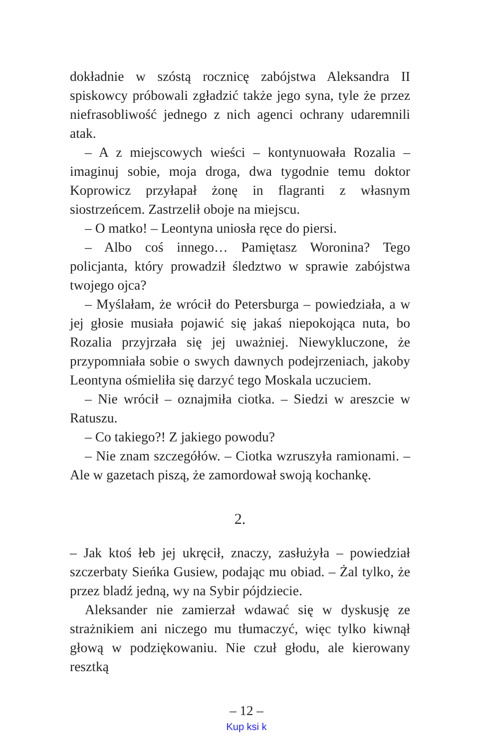dokładnie w szóstą rocznicę zabójstwa Aleksandra II spiskowcy próbowali zgładzić także jego syna, tyle że przez niefrasobliwość jednego z nich agenci ochrany udaremnili atak.
– A z miejscowych wieści – kontynuowała Rozalia – imaginuj sobie, moja droga, dwa tygodnie temu doktor Koprowicz przyłapał żonę in flagranti z własnym siostrzeńcem. Zastrzelił oboje na miejscu.
– O matko! – Leontyna uniosła ręce do piersi.
– Albo coś innego… Pamiętasz Woronina? Tego policjanta, który prowadził śledztwo w sprawie zabójstwa twojego ojca?
– Myślałam, że wrócił do Petersburga – powiedziała, a w jej głosie musiała pojawić się jakaś niepokojąca nuta, bo Rozalia przyjrzała się jej uważniej. Niewykluczone, że przypomniała sobie o swych dawnych podejrzeniach, jakoby Leontyna ośmieliła się darzyć tego Moskala uczuciem.
– Nie wrócił – oznajmiła ciotka. – Siedzi w areszcie w Ratuszu.
– Co takiego?! Z jakiego powodu?
– Nie znam szczegółów. – Ciotka wzruszyła ramionami. – Ale w gazetach piszą, że zamordował swoją kochankę.
2.
– Jak ktoś łeb jej ukręcił, znaczy, zasłużyła – powiedział szczerbaty Sieńka Gusiew, podając mu obiad. – Żal tylko, że przez bladź jedną, wy na Sybir pójdziecie.
Aleksander nie zamierzał wdawać się w dyskusję ze strażnikiem ani niczego mu tłumaczyć, więc tylko kiwnął głową w podziękowaniu. Nie czuł głodu, ale kierowany resztką
– 12 –
Kup ksi k